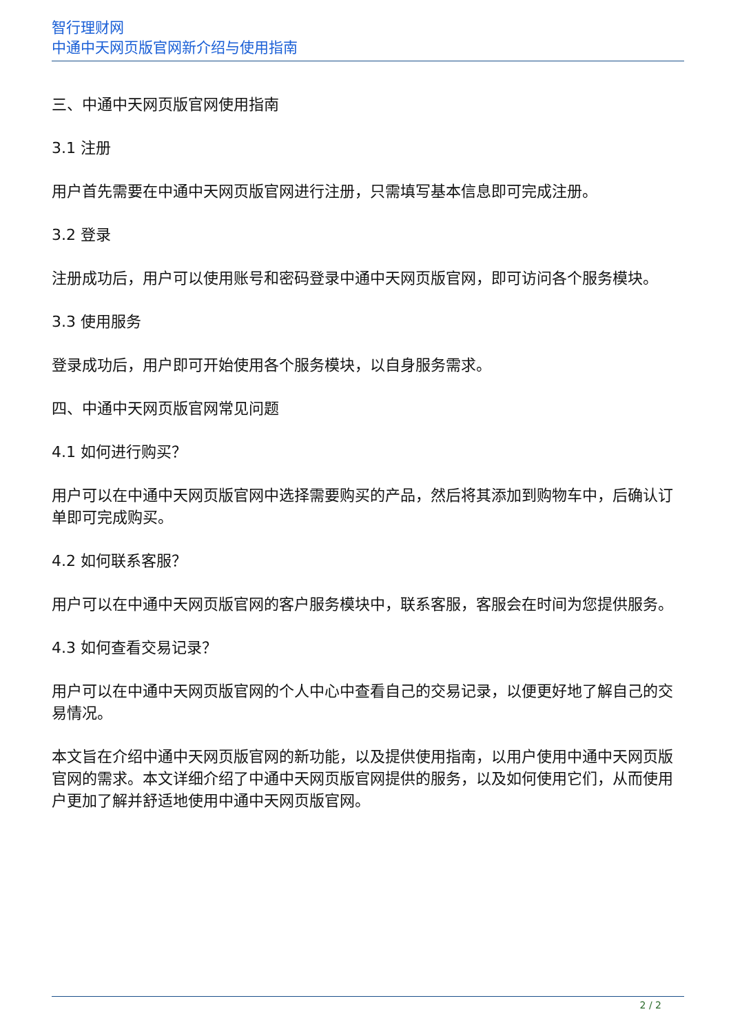智行理财网
中通中天网页版官网新介绍与使用指南
三、中通中天网页版官网使用指南
3.1 注册
用户首先需要在中通中天网页版官网进行注册，只需填写基本信息即可完成注册。
3.2 登录
注册成功后，用户可以使用账号和密码登录中通中天网页版官网，即可访问各个服务模块。
3.3 使用服务
登录成功后，用户即可开始使用各个服务模块，以自身服务需求。
四、中通中天网页版官网常见问题
4.1 如何进行购买？
用户可以在中通中天网页版官网中选择需要购买的产品，然后将其添加到购物车中，后确认订单即可完成购买。
4.2 如何联系客服？
用户可以在中通中天网页版官网的客户服务模块中，联系客服，客服会在时间为您提供服务。
4.3 如何查看交易记录？
用户可以在中通中天网页版官网的个人中心中查看自己的交易记录，以便更好地了解自己的交易情况。
本文旨在介绍中通中天网页版官网的新功能，以及提供使用指南，以用户使用中通中天网页版官网的需求。本文详细介绍了中通中天网页版官网提供的服务，以及如何使用它们，从而使用户更加了解并舒适地使用中通中天网页版官网。
2 / 2